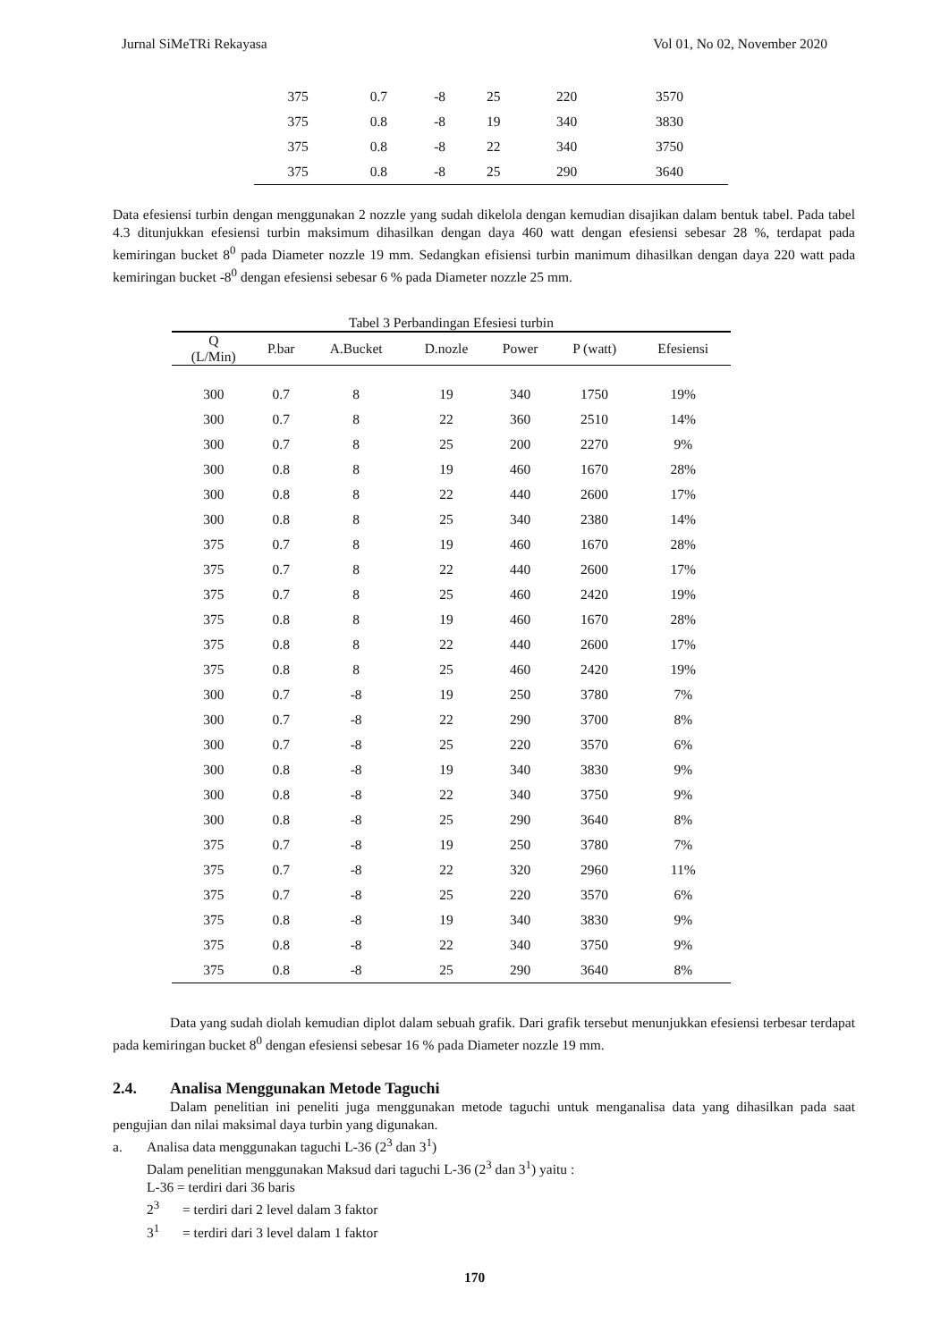Jurnal SiMeTRi Rekayasa Vol 01, No 02, November 2020
| 375 | 0.7 | -8 | 25 | 220 | 3570 |
| 375 | 0.8 | -8 | 19 | 340 | 3830 |
| 375 | 0.8 | -8 | 22 | 340 | 3750 |
| 375 | 0.8 | -8 | 25 | 290 | 3640 |
Data efesiensi turbin dengan menggunakan 2 nozzle yang sudah dikelola dengan kemudian disajikan dalam bentuk tabel. Pada tabel 4.3 ditunjukkan efesiensi turbin maksimum dihasilkan dengan daya 460 watt dengan efesiensi sebesar 28 %, terdapat pada kemiringan bucket 8<sup>0</sup> pada Diameter nozzle 19 mm. Sedangkan efisiensi turbin manimum dihasilkan dengan daya 220 watt pada kemiringan bucket -8<sup>0</sup> dengan efesiensi sebesar 6 % pada Diameter nozzle 25 mm.
Tabel 3 Perbandingan Efesiesi turbin
| Q (L/Min) | P.bar | A.Bucket | D.nozle | Power | P (watt) | Efesiensi |
| --- | --- | --- | --- | --- | --- | --- |
| 300 | 0.7 | 8 | 19 | 340 | 1750 | 19% |
| 300 | 0.7 | 8 | 22 | 360 | 2510 | 14% |
| 300 | 0.7 | 8 | 25 | 200 | 2270 | 9% |
| 300 | 0.8 | 8 | 19 | 460 | 1670 | 28% |
| 300 | 0.8 | 8 | 22 | 440 | 2600 | 17% |
| 300 | 0.8 | 8 | 25 | 340 | 2380 | 14% |
| 375 | 0.7 | 8 | 19 | 460 | 1670 | 28% |
| 375 | 0.7 | 8 | 22 | 440 | 2600 | 17% |
| 375 | 0.7 | 8 | 25 | 460 | 2420 | 19% |
| 375 | 0.8 | 8 | 19 | 460 | 1670 | 28% |
| 375 | 0.8 | 8 | 22 | 440 | 2600 | 17% |
| 375 | 0.8 | 8 | 25 | 460 | 2420 | 19% |
| 300 | 0.7 | -8 | 19 | 250 | 3780 | 7% |
| 300 | 0.7 | -8 | 22 | 290 | 3700 | 8% |
| 300 | 0.7 | -8 | 25 | 220 | 3570 | 6% |
| 300 | 0.8 | -8 | 19 | 340 | 3830 | 9% |
| 300 | 0.8 | -8 | 22 | 340 | 3750 | 9% |
| 300 | 0.8 | -8 | 25 | 290 | 3640 | 8% |
| 375 | 0.7 | -8 | 19 | 250 | 3780 | 7% |
| 375 | 0.7 | -8 | 22 | 320 | 2960 | 11% |
| 375 | 0.7 | -8 | 25 | 220 | 3570 | 6% |
| 375 | 0.8 | -8 | 19 | 340 | 3830 | 9% |
| 375 | 0.8 | -8 | 22 | 340 | 3750 | 9% |
| 375 | 0.8 | -8 | 25 | 290 | 3640 | 8% |
Data yang sudah diolah kemudian diplot dalam sebuah grafik. Dari grafik tersebut menunjukkan efesiensi terbesar terdapat pada kemiringan bucket 8<sup>0</sup> dengan efesiensi sebesar 16 % pada Diameter nozzle 19 mm.
2.4. Analisa Menggunakan Metode Taguchi
Dalam penelitian ini peneliti juga menggunakan metode taguchi untuk menganalisa data yang dihasilkan pada saat pengujian dan nilai maksimal daya turbin yang digunakan.
a. Analisa data menggunakan taguchi L-36 (2<sup>3</sup> dan 3<sup>1</sup>)
Dalam penelitian menggunakan Maksud dari taguchi L-36 (2<sup>3</sup> dan 3<sup>1</sup>) yaitu :
L-36 = terdiri dari 36 baris
2<sup>3</sup> = terdiri dari 2 level dalam 3 faktor
3<sup>1</sup> = terdiri dari 3 level dalam 1 faktor
170